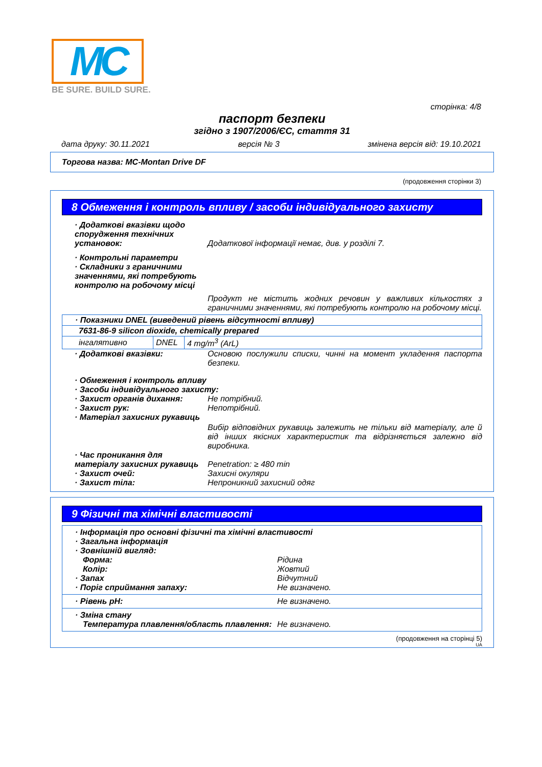MC
BE SURE. BUILD SURE.
сторінка: 4/8
паспорт безпеки
згідно з 1907/2006/ЄС, стаття 31
дата друку: 30.11.2021 версія № 3 змінена версія від: 19.10.2021
Торгова назва: MC-Montan Drive DF
(продовження сторінки 3)
8 Обмеження і контроль впливу / засоби індивідуального захисту
· Додаткові вказівки щодо спорудження технічних установок:
Додаткової інформації немає, див. у розділі 7.
· Контрольні параметри
· Складники з граничними значеннями, які потребують контролю на робочому місці
Продукт не містить жодних речовин у важливих кількостях з граничними значеннями, які потребують контролю на робочому місці.
| · Показники DNEL (виведений рівень відсутності впливу) | | |
| 7631-86-9 silicon dioxide, chemically prepared | | |
| інгалятивно | DNEL | 4 mg/m<sup>3</sup> (ArL) |
· Додаткові вказівки: Основою послужили списки, чинні на момент укладення паспорта безпеки.
· Обмеження і контроль впливу
· Засоби індивідуального захисту:
· Захист органів дихання: Не потрібний.
· Захист рук: Непотрібний.
· Матеріал захисних рукавиць
Вибір відповідних рукавиць залежить не тільки від матеріалу, але й від інших якісних характеристик та відрізняється залежно від виробника.
· Час проникання для матеріалу захисних рукавиць
Penetration: ≥ 480 min
· Захист очей: Захисні окуляри
· Захист тіла: Непроникний захисний одяг
9 Фізичні та хімічні властивості
| · Інформація про основні фізичні та хімічні властивості · Загальна інформація · Зовнішній вигляд: Форма: Рідина Колір: Жовтий · Запах Відчутний · Поріг сприймання запаху: Не визначено. |
| · Рівень pH: Не визначено. |
| · Зміна стану Температура плавлення/область плавлення: Не визначено. |
(продовження на сторінці 5)
UA